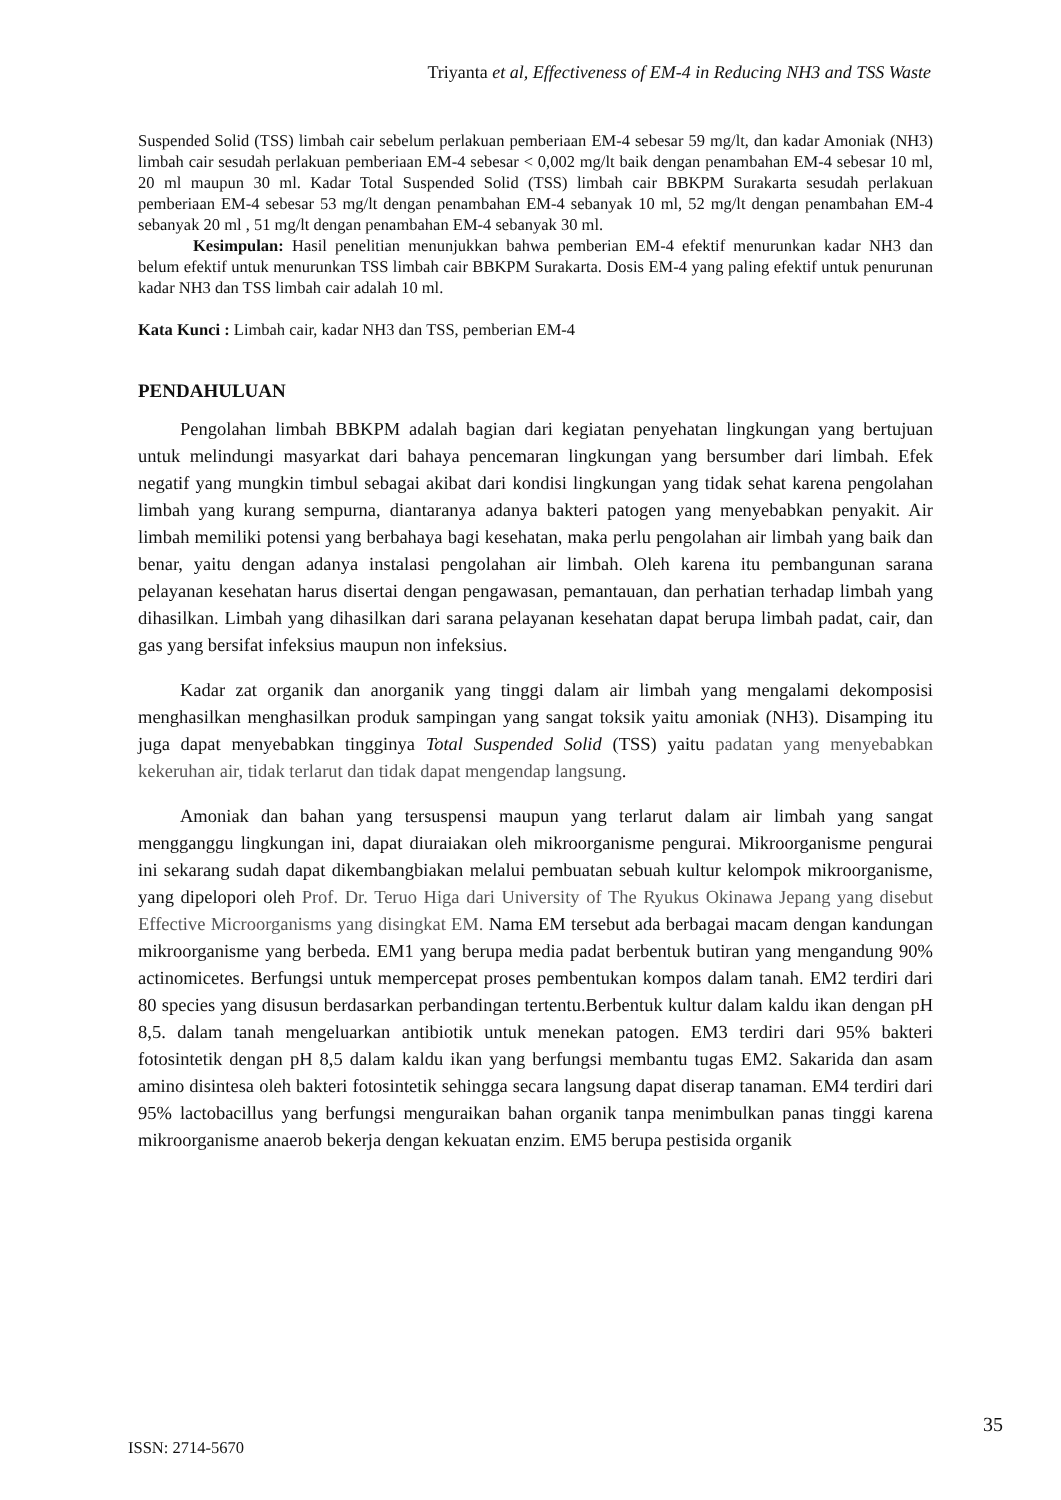Triyanta et al, Effectiveness of EM-4 in Reducing NH3 and TSS Waste
Suspended Solid (TSS) limbah cair sebelum perlakuan pemberiaan EM-4 sebesar 59 mg/lt, dan kadar Amoniak (NH3) limbah cair sesudah perlakuan pemberiaan EM-4 sebesar < 0,002 mg/lt baik dengan penambahan EM-4 sebesar 10 ml, 20 ml maupun 30 ml. Kadar Total Suspended Solid (TSS) limbah cair BBKPM Surakarta sesudah perlakuan pemberiaan EM-4 sebesar 53 mg/lt dengan penambahan EM-4 sebanyak 10 ml, 52 mg/lt dengan penambahan EM-4 sebanyak 20 ml , 51 mg/lt dengan penambahan EM-4 sebanyak 30 ml.
Kesimpulan: Hasil penelitian menunjukkan bahwa pemberian EM-4 efektif menurunkan kadar NH3 dan belum efektif untuk menurunkan TSS limbah cair BBKPM Surakarta. Dosis EM-4 yang paling efektif untuk penurunan kadar NH3 dan TSS limbah cair adalah 10 ml.
Kata Kunci : Limbah cair, kadar NH3 dan TSS, pemberian EM-4
PENDAHULUAN
Pengolahan limbah BBKPM adalah bagian dari kegiatan penyehatan lingkungan yang bertujuan untuk melindungi masyarkat dari bahaya pencemaran lingkungan yang bersumber dari limbah. Efek negatif yang mungkin timbul sebagai akibat dari kondisi lingkungan yang tidak sehat karena pengolahan limbah yang kurang sempurna, diantaranya adanya bakteri patogen yang menyebabkan penyakit. Air limbah memiliki potensi yang berbahaya bagi kesehatan, maka perlu pengolahan air limbah yang baik dan benar, yaitu dengan adanya instalasi pengolahan air limbah. Oleh karena itu pembangunan sarana pelayanan kesehatan harus disertai dengan pengawasan, pemantauan, dan perhatian terhadap limbah yang dihasilkan. Limbah yang dihasilkan dari sarana pelayanan kesehatan dapat berupa limbah padat, cair, dan gas yang bersifat infeksius maupun non infeksius.
Kadar zat organik dan anorganik yang tinggi dalam air limbah yang mengalami dekomposisi menghasilkan menghasilkan produk sampingan yang sangat toksik yaitu amoniak (NH3). Disamping itu juga dapat menyebabkan tingginya Total Suspended Solid (TSS) yaitu padatan yang menyebabkan kekeruhan air, tidak terlarut dan tidak dapat mengendap langsung.
Amoniak dan bahan yang tersuspensi maupun yang terlarut dalam air limbah yang sangat mengganggu lingkungan ini, dapat diuraiakan oleh mikroorganisme pengurai. Mikroorganisme pengurai ini sekarang sudah dapat dikembangbiakan melalui pembuatan sebuah kultur kelompok mikroorganisme, yang dipelopori oleh Prof. Dr. Teruo Higa dari University of The Ryukus Okinawa Jepang yang disebut Effective Microorganisms yang disingkat EM. Nama EM tersebut ada berbagai macam dengan kandungan mikroorganisme yang berbeda. EM1 yang berupa media padat berbentuk butiran yang mengandung 90% actinomicetes. Berfungsi untuk mempercepat proses pembentukan kompos dalam tanah. EM2 terdiri dari 80 species yang disusun berdasarkan perbandingan tertentu.Berbentuk kultur dalam kaldu ikan dengan pH 8,5. dalam tanah mengeluarkan antibiotik untuk menekan patogen. EM3 terdiri dari 95% bakteri fotosintetik dengan pH 8,5 dalam kaldu ikan yang berfungsi membantu tugas EM2. Sakarida dan asam amino disintesa oleh bakteri fotosintetik sehingga secara langsung dapat diserap tanaman. EM4 terdiri dari 95% lactobacillus yang berfungsi menguraikan bahan organik tanpa menimbulkan panas tinggi karena mikroorganisme anaerob bekerja dengan kekuatan enzim. EM5 berupa pestisida organik
35
ISSN: 2714-5670